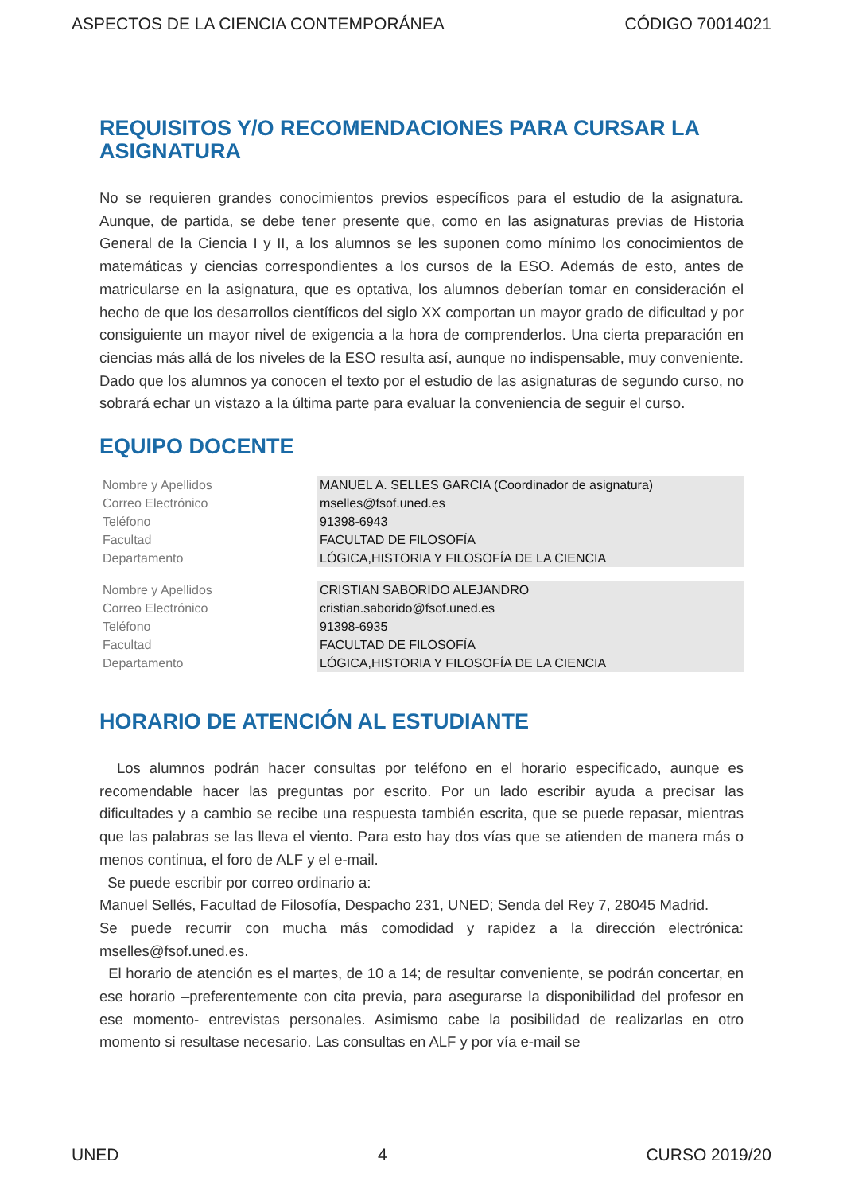ASPECTOS DE LA CIENCIA CONTEMPORÁNEA CÓDIGO 70014021
REQUISITOS Y/O RECOMENDACIONES PARA CURSAR LA ASIGNATURA
No se requieren grandes conocimientos previos específicos para el estudio de la asignatura. Aunque, de partida, se debe tener presente que, como en las asignaturas previas de Historia General de la Ciencia I y II, a los alumnos se les suponen como mínimo los conocimientos de matemáticas y ciencias correspondientes a los cursos de la ESO. Además de esto, antes de matricularse en la asignatura, que es optativa, los alumnos deberían tomar en consideración el hecho de que los desarrollos científicos del siglo XX comportan un mayor grado de dificultad y por consiguiente un mayor nivel de exigencia a la hora de comprenderlos. Una cierta preparación en ciencias más allá de los niveles de la ESO resulta así, aunque no indispensable, muy conveniente. Dado que los alumnos ya conocen el texto por el estudio de las asignaturas de segundo curso, no sobrará echar un vistazo a la última parte para evaluar la conveniencia de seguir el curso.
EQUIPO DOCENTE
| Nombre y Apellidos | MANUEL A. SELLES GARCIA (Coordinador de asignatura) |
| Correo Electrónico | mselles@fsof.uned.es |
| Teléfono | 91398-6943 |
| Facultad | FACULTAD DE FILOSOFÍA |
| Departamento | LÓGICA,HISTORIA Y FILOSOFÍA DE LA CIENCIA |
| Nombre y Apellidos | CRISTIAN SABORIDO ALEJANDRO |
| Correo Electrónico | cristian.saborido@fsof.uned.es |
| Teléfono | 91398-6935 |
| Facultad | FACULTAD DE FILOSOFÍA |
| Departamento | LÓGICA,HISTORIA Y FILOSOFÍA DE LA CIENCIA |
HORARIO DE ATENCIÓN AL ESTUDIANTE
Los alumnos podrán hacer consultas por teléfono en el horario especificado, aunque es recomendable hacer las preguntas por escrito. Por un lado escribir ayuda a precisar las dificultades y a cambio se recibe una respuesta también escrita, que se puede repasar, mientras que las palabras se las lleva el viento. Para esto hay dos vías que se atienden de manera más o menos continua, el foro de ALF y el e-mail.
Se puede escribir por correo ordinario a:
Manuel Sellés, Facultad de Filosofía, Despacho 231, UNED; Senda del Rey 7, 28045 Madrid.
Se puede recurrir con mucha más comodidad y rapidez a la dirección electrónica: mselles@fsof.uned.es.
El horario de atención es el martes, de 10 a 14; de resultar conveniente, se podrán concertar, en ese horario –preferentemente con cita previa, para asegurarse la disponibilidad del profesor en ese momento- entrevistas personales. Asimismo cabe la posibilidad de realizarlas en otro momento si resultase necesario. Las consultas en ALF y por vía e-mail se
UNED 4 CURSO 2019/20